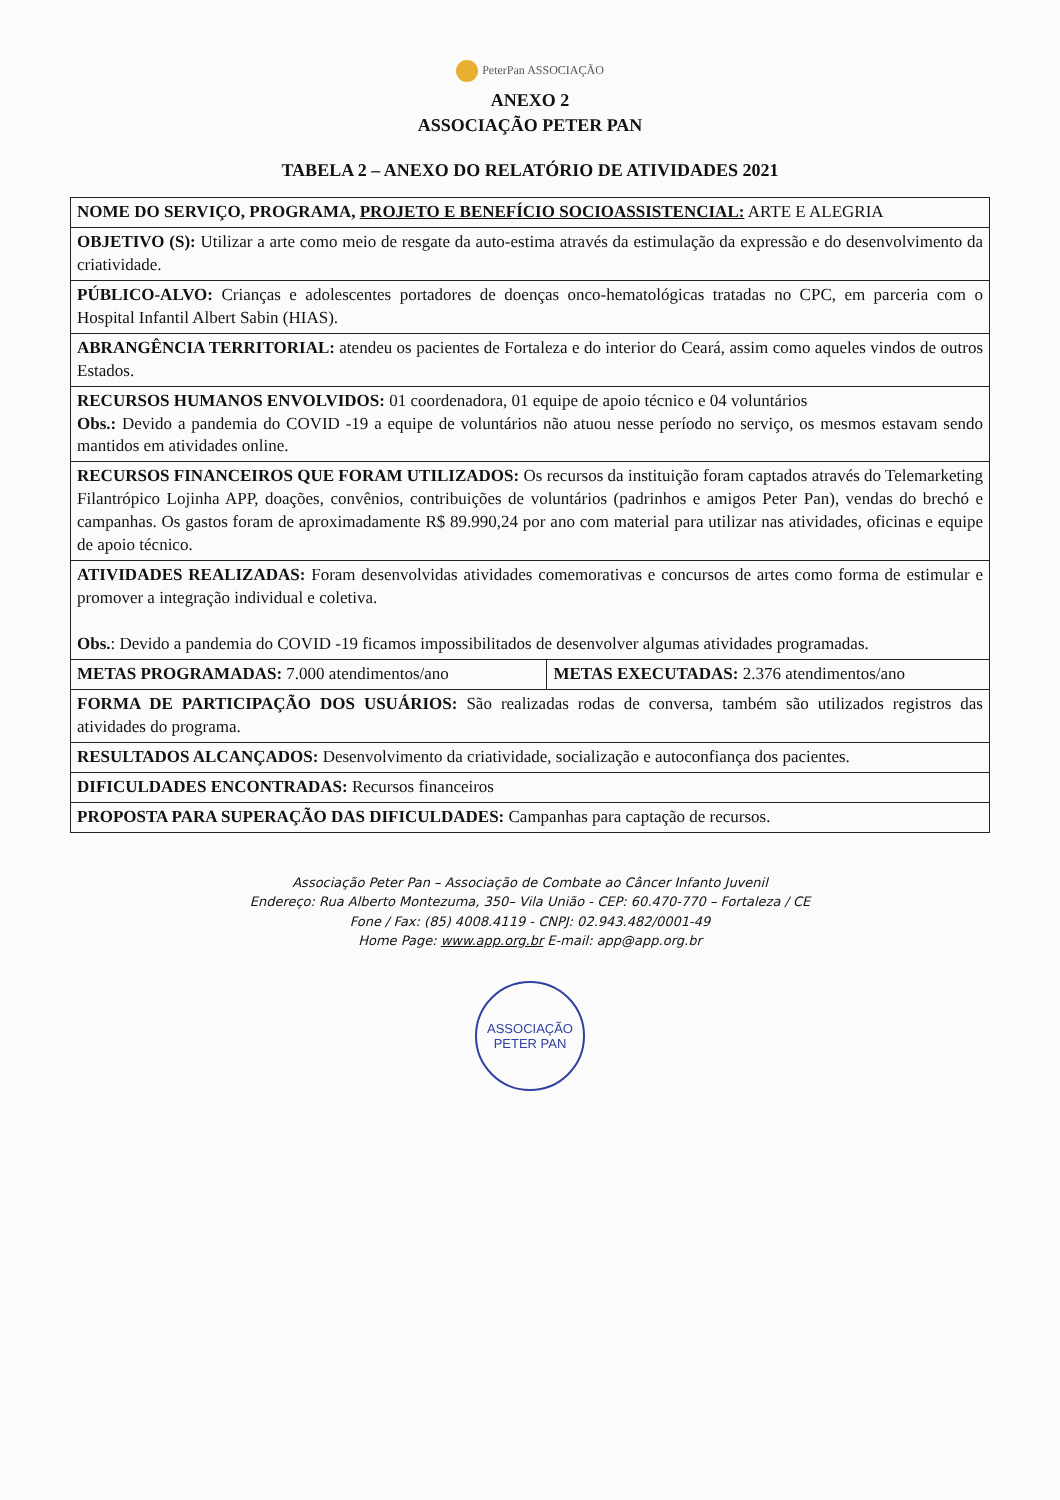PeterPan ASSOCIAÇÃO
ANEXO 2
ASSOCIAÇÃO PETER PAN
TABELA 2 – ANEXO DO RELATÓRIO DE ATIVIDADES 2021
| NOME DO SERVIÇO, PROGRAMA, PROJETO E BENEFÍCIO SOCIOASSISTENCIAL: ARTE E ALEGRIA | |
| OBJETIVO (S): Utilizar a arte como meio de resgate da auto-estima através da estimulação da expressão e do desenvolvimento da criatividade. | |
| PÚBLICO-ALVO: Crianças e adolescentes portadores de doenças onco-hematológicas tratadas no CPC, em parceria com o Hospital Infantil Albert Sabin (HIAS). | |
| ABRANGÊNCIA TERRITORIAL: atendeu os pacientes de Fortaleza e do interior do Ceará, assim como aqueles vindos de outros Estados. | |
| RECURSOS HUMANOS ENVOLVIDOS: 01 coordenadora, 01 equipe de apoio técnico e 04 voluntários Obs.: Devido a pandemia do COVID -19 a equipe de voluntários não atuou nesse período no serviço, os mesmos estavam sendo mantidos em atividades online. | |
| RECURSOS FINANCEIROS QUE FORAM UTILIZADOS: Os recursos da instituição foram captados através do Telemarketing Filantrópico Lojinha APP, doações, convênios, contribuições de voluntários (padrinhos e amigos Peter Pan), vendas do brechó e campanhas. Os gastos foram de aproximadamente R$ 89.990,24 por ano com material para utilizar nas atividades, oficinas e equipe de apoio técnico. | |
| ATIVIDADES REALIZADAS: Foram desenvolvidas atividades comemorativas e concursos de artes como forma de estimular e promover a integração individual e coletiva. Obs. : Devido a pandemia do COVID -19 ficamos impossibilitados de desenvolver algumas atividades programadas. | |
| METAS PROGRAMADAS: 7.000 atendimentos/ano | METAS EXECUTADAS: 2.376 atendimentos/ano |
| FORMA DE PARTICIPAÇÃO DOS USUÁRIOS: São realizadas rodas de conversa, também são utilizados registros das atividades do programa. | |
| RESULTADOS ALCANÇADOS: Desenvolvimento da criatividade, socialização e autoconfiança dos pacientes. | |
| DIFICULDADES ENCONTRADAS: Recursos financeiros | |
| PROPOSTA PARA SUPERAÇÃO DAS DIFICULDADES: Campanhas para captação de recursos. | |
Associação Peter Pan – Associação de Combate ao Câncer Infanto Juvenil
Endereço: Rua Alberto Montezuma, 350– Vila União - CEP: 60.470-770 – Fortaleza / CE
Fone / Fax: (85) 4008.4119 - CNPJ: 02.943.482/0001-49
Home Page: www.app.org.br E-mail: app@app.org.br
ASSOCIAÇÃO PETER PAN